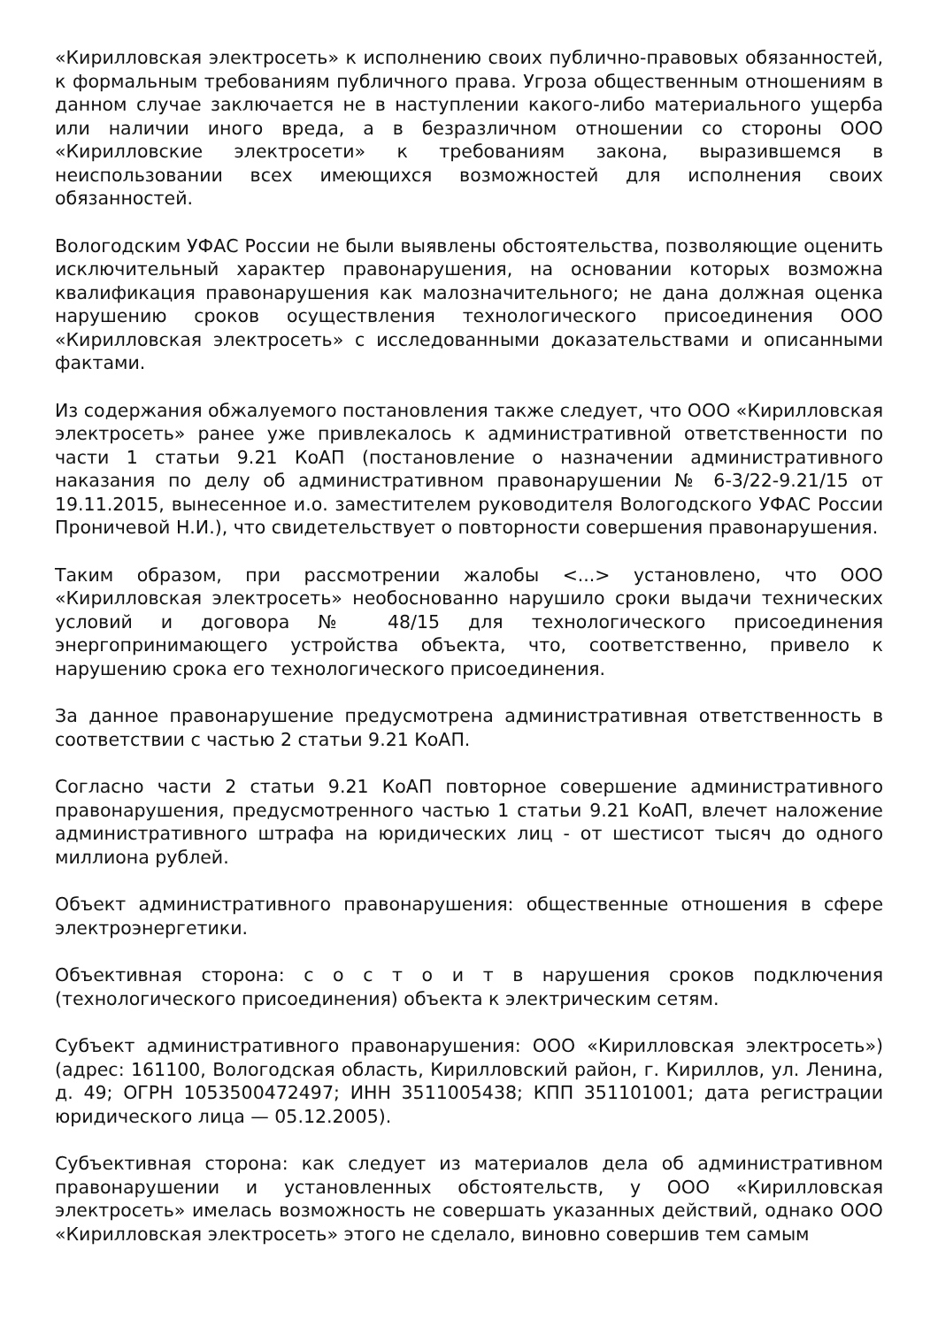«Кирилловская электросеть» к исполнению своих публично-правовых обязанностей, к формальным требованиям публичного права. Угроза общественным отношениям в данном случае заключается не в наступлении какого-либо материального ущерба или наличии иного вреда, а в безразличном отношении со стороны ООО «Кирилловские электросети» к требованиям закона, выразившемся в неиспользовании всех имеющихся возможностей для исполнения своих обязанностей.
Вологодским УФАС России не были выявлены обстоятельства, позволяющие оценить исключительный характер правонарушения, на основании которых возможна квалификация правонарушения как малозначительного; не дана должная оценка нарушению сроков осуществления технологического присоединения ООО «Кирилловская электросеть» с исследованными доказательствами и описанными фактами.
Из содержания обжалуемого постановления также следует, что ООО «Кирилловская электросеть» ранее уже привлекалось к административной ответственности по части 1 статьи 9.21 КоАП (постановление о назначении административного наказания по делу об административном правонарушении № 6-3/22-9.21/15 от 19.11.2015, вынесенное и.о. заместителем руководителя Вологодского УФАС России Проничевой Н.И.), что свидетельствует о повторности совершения правонарушения.
Таким образом, при рассмотрении жалобы <...> установлено, что ООО «Кирилловская электросеть» необоснованно нарушило сроки выдачи технических условий и договора № 48/15 для технологического присоединения энергопринимающего устройства объекта, что, соответственно, привело к нарушению срока его технологического присоединения.
За данное правонарушение предусмотрена административная ответственность в соответствии с частью 2 статьи 9.21 КоАП.
Согласно части 2 статьи 9.21 КоАП повторное совершение административного правонарушения, предусмотренного частью 1 статьи 9.21 КоАП, влечет наложение административного штрафа на юридических лиц - от шестисот тысяч до одного миллиона рублей.
Объект административного правонарушения: общественные отношения в сфере электроэнергетики.
Объективная сторона: с о с т о и т в нарушения сроков подключения (технологического присоединения) объекта к электрическим сетям.
Субъект административного правонарушения: ООО «Кирилловская электросеть») (адрес: 161100, Вологодская область, Кирилловский район, г. Кириллов, ул. Ленина, д. 49; ОГРН 1053500472497; ИНН 3511005438; КПП 351101001; дата регистрации юридического лица — 05.12.2005).
Субъективная сторона: как следует из материалов дела об административном правонарушении и установленных обстоятельств, у ООО «Кирилловская электросеть» имелась возможность не совершать указанных действий, однако ООО «Кирилловская электросеть» этого не сделало, виновно совершив тем самым